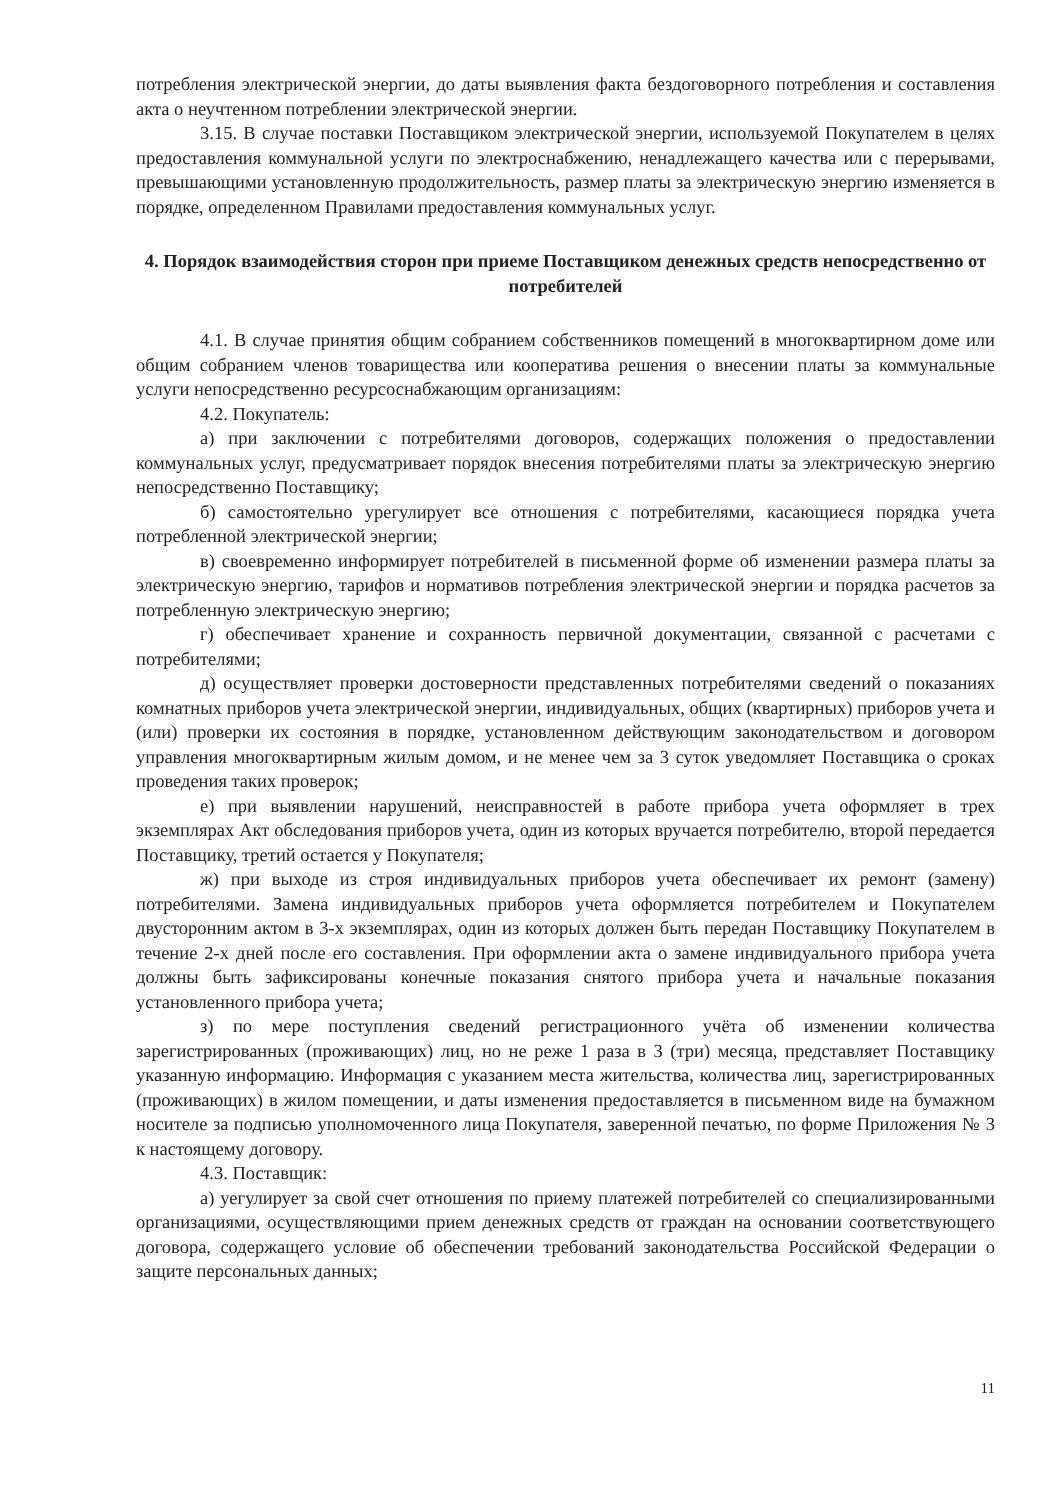потребления электрической энергии, до даты выявления факта бездоговорного потребления и составления акта о неучтенном потреблении электрической энергии.
3.15. В случае поставки Поставщиком электрической энергии, используемой Покупателем в целях предоставления коммунальной услуги по электроснабжению, ненадлежащего качества или с перерывами, превышающими установленную продолжительность, размер платы за электрическую энергию изменяется в порядке, определенном Правилами предоставления коммунальных услуг.
4. Порядок взаимодействия сторон при приеме Поставщиком денежных средств непосредственно от потребителей
4.1. В случае принятия общим собранием собственников помещений в многоквартирном доме или общим собранием членов товарищества или кооператива решения о внесении платы за коммунальные услуги непосредственно ресурсоснабжающим организациям:
4.2. Покупатель:
а) при заключении с потребителями договоров, содержащих положения о предоставлении коммунальных услуг, предусматривает порядок внесения потребителями платы за электрическую энергию непосредственно Поставщику;
б) самостоятельно урегулирует все отношения с потребителями, касающиеся порядка учета потребленной электрической энергии;
в) своевременно информирует потребителей в письменной форме об изменении размера платы за электрическую энергию, тарифов и нормативов потребления электрической энергии и порядка расчетов за потребленную электрическую энергию;
г) обеспечивает хранение и сохранность первичной документации, связанной с расчетами с потребителями;
д) осуществляет проверки достоверности представленных потребителями сведений о показаниях комнатных приборов учета электрической энергии, индивидуальных, общих (квартирных) приборов учета и (или) проверки их состояния в порядке, установленном действующим законодательством и договором управления многоквартирным жилым домом, и не менее чем за 3 суток уведомляет Поставщика о сроках проведения таких проверок;
е) при выявлении нарушений, неисправностей в работе прибора учета оформляет в трех экземплярах Акт обследования приборов учета, один из которых вручается потребителю, второй передается Поставщику, третий остается у Покупателя;
ж) при выходе из строя индивидуальных приборов учета обеспечивает их ремонт (замену) потребителями. Замена индивидуальных приборов учета оформляется потребителем и Покупателем двусторонним актом в 3-х экземплярах, один из которых должен быть передан Поставщику Покупателем в течение 2-х дней после его составления. При оформлении акта о замене индивидуального прибора учета должны быть зафиксированы конечные показания снятого прибора учета и начальные показания установленного прибора учета;
з) по мере поступления сведений регистрационного учёта об изменении количества зарегистрированных (проживающих) лиц, но не реже 1 раза в 3 (три) месяца, представляет Поставщику указанную информацию. Информация с указанием места жительства, количества лиц, зарегистрированных (проживающих) в жилом помещении, и даты изменения предоставляется в письменном виде на бумажном носителе за подписью уполномоченного лица Покупателя, заверенной печатью, по форме Приложения № 3 к настоящему договору.
4.3. Поставщик:
а) уегулирует за свой счет отношения по приему платежей потребителей со специализированными организациями, осуществляющими прием денежных средств от граждан на основании соответствующего договора, содержащего условие об обеспечении требований законодательства Российской Федерации о защите персональных данных;
11